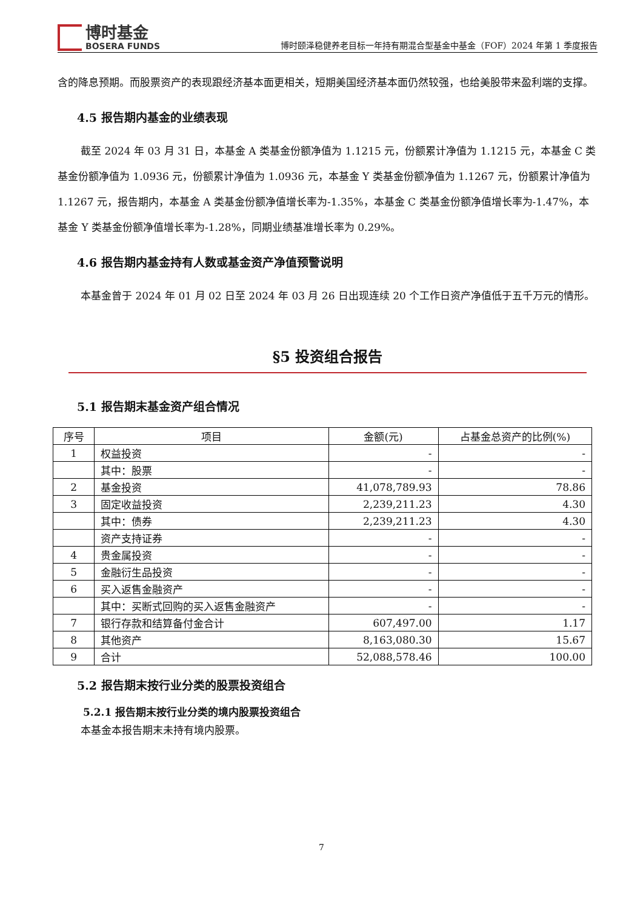博时基金
BOSERA FUNDS
博时颐泽稳健养老目标一年持有期混合型基金中基金（FOF）2024 年第 1 季度报告
含的降息预期。而股票资产的表现跟经济基本面更相关，短期美国经济基本面仍然较强，也给美股带来盈利端的支撑。
4.5 报告期内基金的业绩表现
截至 2024 年 03 月 31 日，本基金 A 类基金份额净值为 1.1215 元，份额累计净值为 1.1215 元，本基金 C 类基金份额净值为 1.0936 元，份额累计净值为 1.0936 元，本基金 Y 类基金份额净值为 1.1267 元，份额累计净值为 1.1267 元，报告期内，本基金 A 类基金份额净值增长率为-1.35%，本基金 C 类基金份额净值增长率为-1.47%，本基金 Y 类基金份额净值增长率为-1.28%，同期业绩基准增长率为 0.29%。
4.6 报告期内基金持有人数或基金资产净值预警说明
本基金曾于 2024 年 01 月 02 日至 2024 年 03 月 26 日出现连续 20 个工作日资产净值低于五千万元的情形。
§5 投资组合报告
5.1 报告期末基金资产组合情况
| 序号 | 项目 | 金额(元) | 占基金总资产的比例(%) |
| --- | --- | --- | --- |
| 1 | 权益投资 | - | - |
| | 其中：股票 | - | - |
| 2 | 基金投资 | 41,078,789.93 | 78.86 |
| 3 | 固定收益投资 | 2,239,211.23 | 4.30 |
| | 其中：债券 | 2,239,211.23 | 4.30 |
| | 资产支持证券 | - | - |
| 4 | 贵金属投资 | - | - |
| 5 | 金融衍生品投资 | - | - |
| 6 | 买入返售金融资产 | - | - |
| | 其中：买断式回购的买入返售金融资产 | - | - |
| 7 | 银行存款和结算备付金合计 | 607,497.00 | 1.17 |
| 8 | 其他资产 | 8,163,080.30 | 15.67 |
| 9 | 合计 | 52,088,578.46 | 100.00 |
5.2 报告期末按行业分类的股票投资组合
5.2.1 报告期末按行业分类的境内股票投资组合
本基金本报告期末未持有境内股票。
7